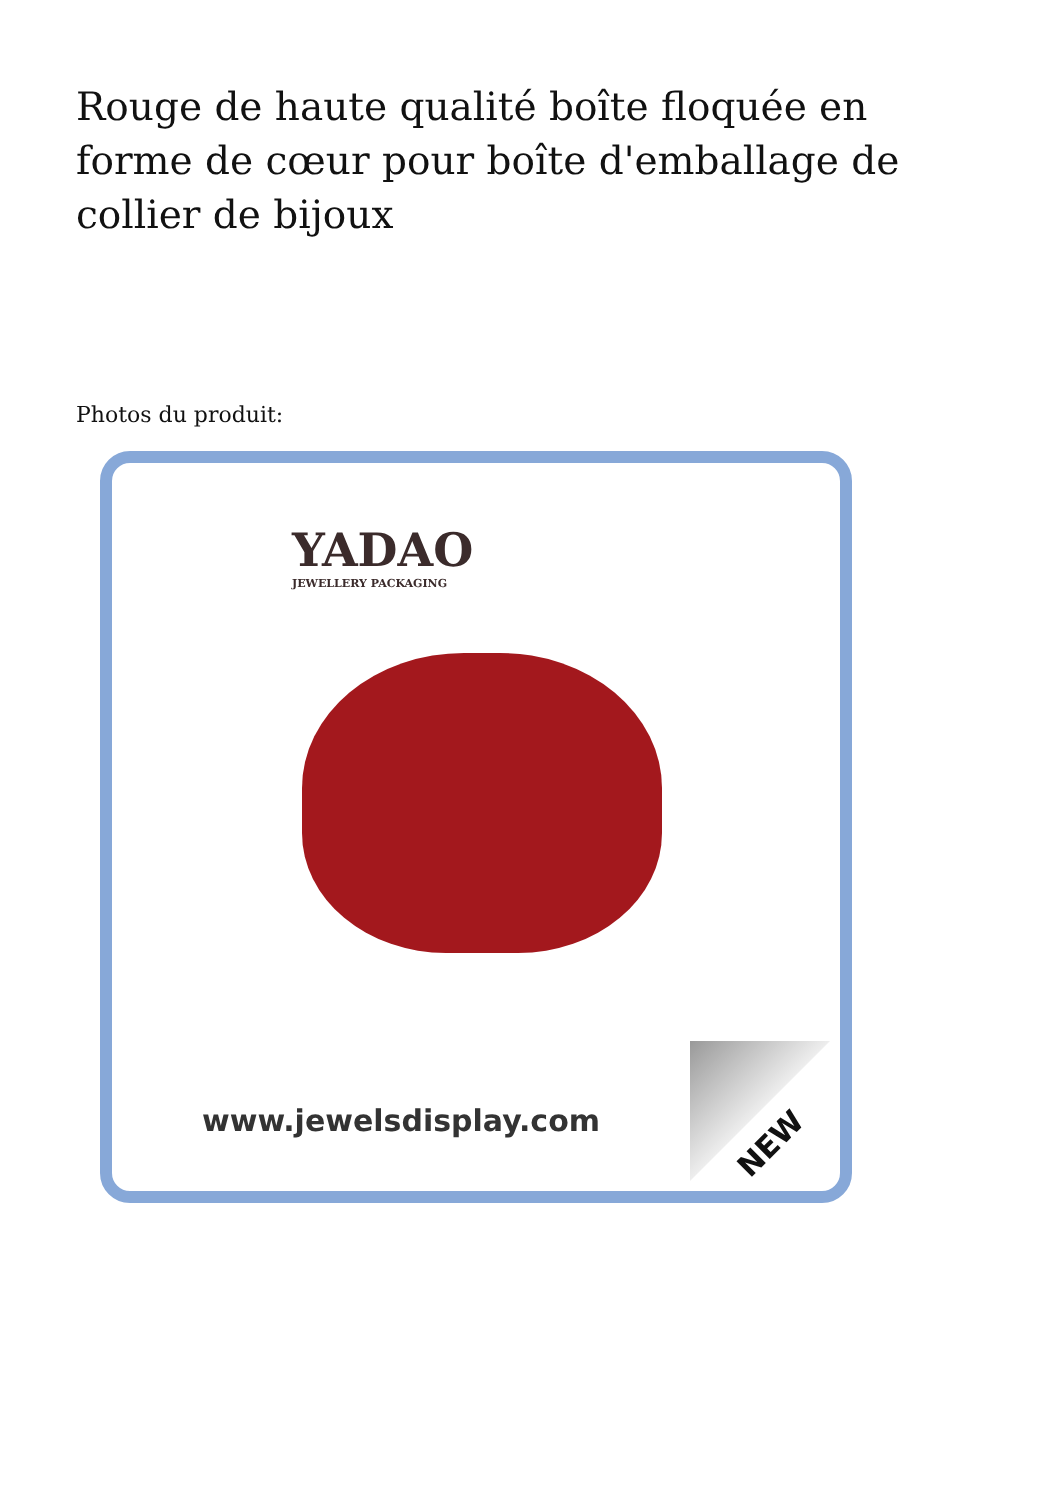Rouge de haute qualité boîte floquée en forme de cœur pour boîte d'emballage de collier de bijoux
Photos du produit:
YADAO
JEWELLERY PACKAGING
www.jewelsdisplay.com
NEW